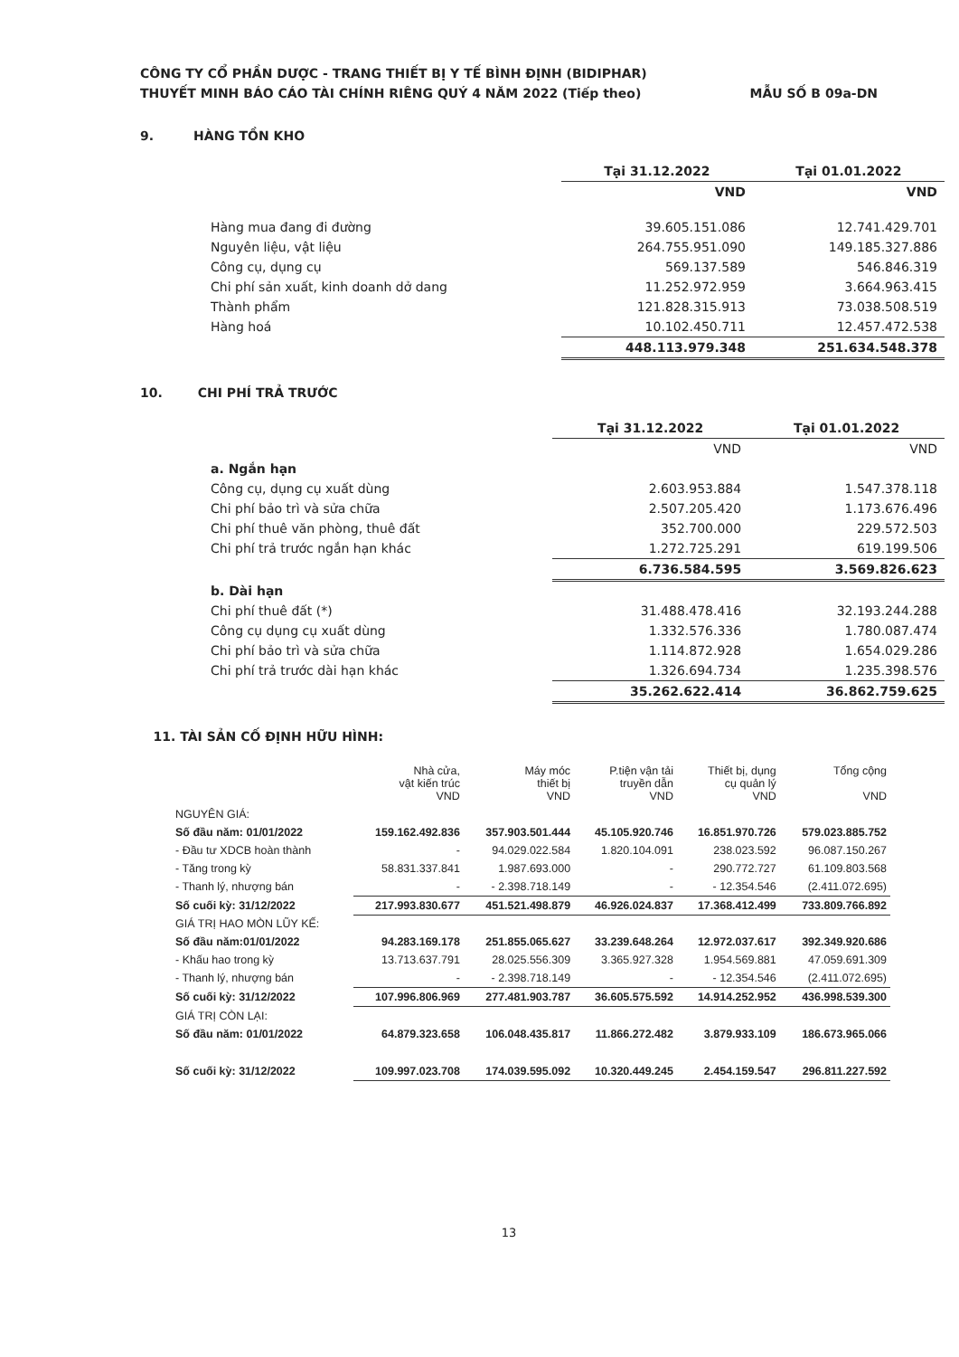CÔNG TY CỔ PHẦN DƯỢC - TRANG THIẾT BỊ Y TẾ BÌNH ĐỊNH (BIDIPHAR)
THUYẾT MINH BÁO CÁO TÀI CHÍNH RIÊNG QUÝ 4 NĂM 2022 (Tiếp theo) MẪU SỐ B 09a-DN
9. HÀNG TỒN KHO
| | Tại 31.12.2022 | Tại 01.01.2022 |
| | VND | VND |
| Hàng mua đang đi đường | 39.605.151.086 | 12.741.429.701 |
| Nguyên liệu, vật liệu | 264.755.951.090 | 149.185.327.886 |
| Công cụ, dụng cụ | 569.137.589 | 546.846.319 |
| Chi phí sản xuất, kinh doanh dở dang | 11.252.972.959 | 3.664.963.415 |
| Thành phẩm | 121.828.315.913 | 73.038.508.519 |
| Hàng hoá | 10.102.450.711 | 12.457.472.538 |
| | 448.113.979.348 | 251.634.548.378 |
10. CHI PHÍ TRẢ TRƯỚC
| | Tại 31.12.2022 | Tại 01.01.2022 |
| | VND | VND |
| a. Ngắn hạn | | |
| Công cụ, dụng cụ xuất dùng | 2.603.953.884 | 1.547.378.118 |
| Chi phí bảo trì và sửa chữa | 2.507.205.420 | 1.173.676.496 |
| Chi phí thuê văn phòng, thuê đất | 352.700.000 | 229.572.503 |
| Chi phí trả trước ngắn hạn khác | 1.272.725.291 | 619.199.506 |
| | 6.736.584.595 | 3.569.826.623 |
| b. Dài hạn | | |
| Chi phí thuê đất (*) | 31.488.478.416 | 32.193.244.288 |
| Công cụ dụng cụ xuất dùng | 1.332.576.336 | 1.780.087.474 |
| Chi phí bảo trì và sửa chữa | 1.114.872.928 | 1.654.029.286 |
| Chi phí trả trước dài hạn khác | 1.326.694.734 | 1.235.398.576 |
| | 35.262.622.414 | 36.862.759.625 |
11. TÀI SẢN CỐ ĐỊNH HỮU HÌNH:
| | Nhà cửa, vật kiến trúc VND | Máy móc thiết bị VND | P.tiện vận tải truyền dẫn VND | Thiết bị, dụng cụ quản lý VND | Tổng cộng VND |
| --- | --- | --- | --- | --- | --- |
| NGUYÊN GIÁ: | | | | | |
| Số đầu năm: 01/01/2022 | 159.162.492.836 | 357.903.501.444 | 45.105.920.746 | 16.851.970.726 | 579.023.885.752 |
| - Đầu tư XDCB hoàn thành | - | 94.029.022.584 | 1.820.104.091 | 238.023.592 | 96.087.150.267 |
| - Tăng trong kỳ | 58.831.337.841 | 1.987.693.000 | - | 290.772.727 | 61.109.803.568 |
| - Thanh lý, nhượng bán | - | - 2.398.718.149 | - | - 12.354.546 | (2.411.072.695) |
| Số cuối kỳ: 31/12/2022 | 217.993.830.677 | 451.521.498.879 | 46.926.024.837 | 17.368.412.499 | 733.809.766.892 |
| GIÁ TRỊ HAO MÒN LŨY KẾ: | | | | | |
| Số đầu năm:01/01/2022 | 94.283.169.178 | 251.855.065.627 | 33.239.648.264 | 12.972.037.617 | 392.349.920.686 |
| - Khấu hao trong kỳ | 13.713.637.791 | 28.025.556.309 | 3.365.927.328 | 1.954.569.881 | 47.059.691.309 |
| - Thanh lý, nhượng bán | - | - 2.398.718.149 | - | - 12.354.546 | (2.411.072.695) |
| Số cuối kỳ: 31/12/2022 | 107.996.806.969 | 277.481.903.787 | 36.605.575.592 | 14.914.252.952 | 436.998.539.300 |
| GIÁ TRỊ CÒN LẠI: | | | | | |
| Số đầu năm: 01/01/2022 | 64.879.323.658 | 106.048.435.817 | 11.866.272.482 | 3.879.933.109 | 186.673.965.066 |
| Số cuối kỳ: 31/12/2022 | 109.997.023.708 | 174.039.595.092 | 10.320.449.245 | 2.454.159.547 | 296.811.227.592 |
13